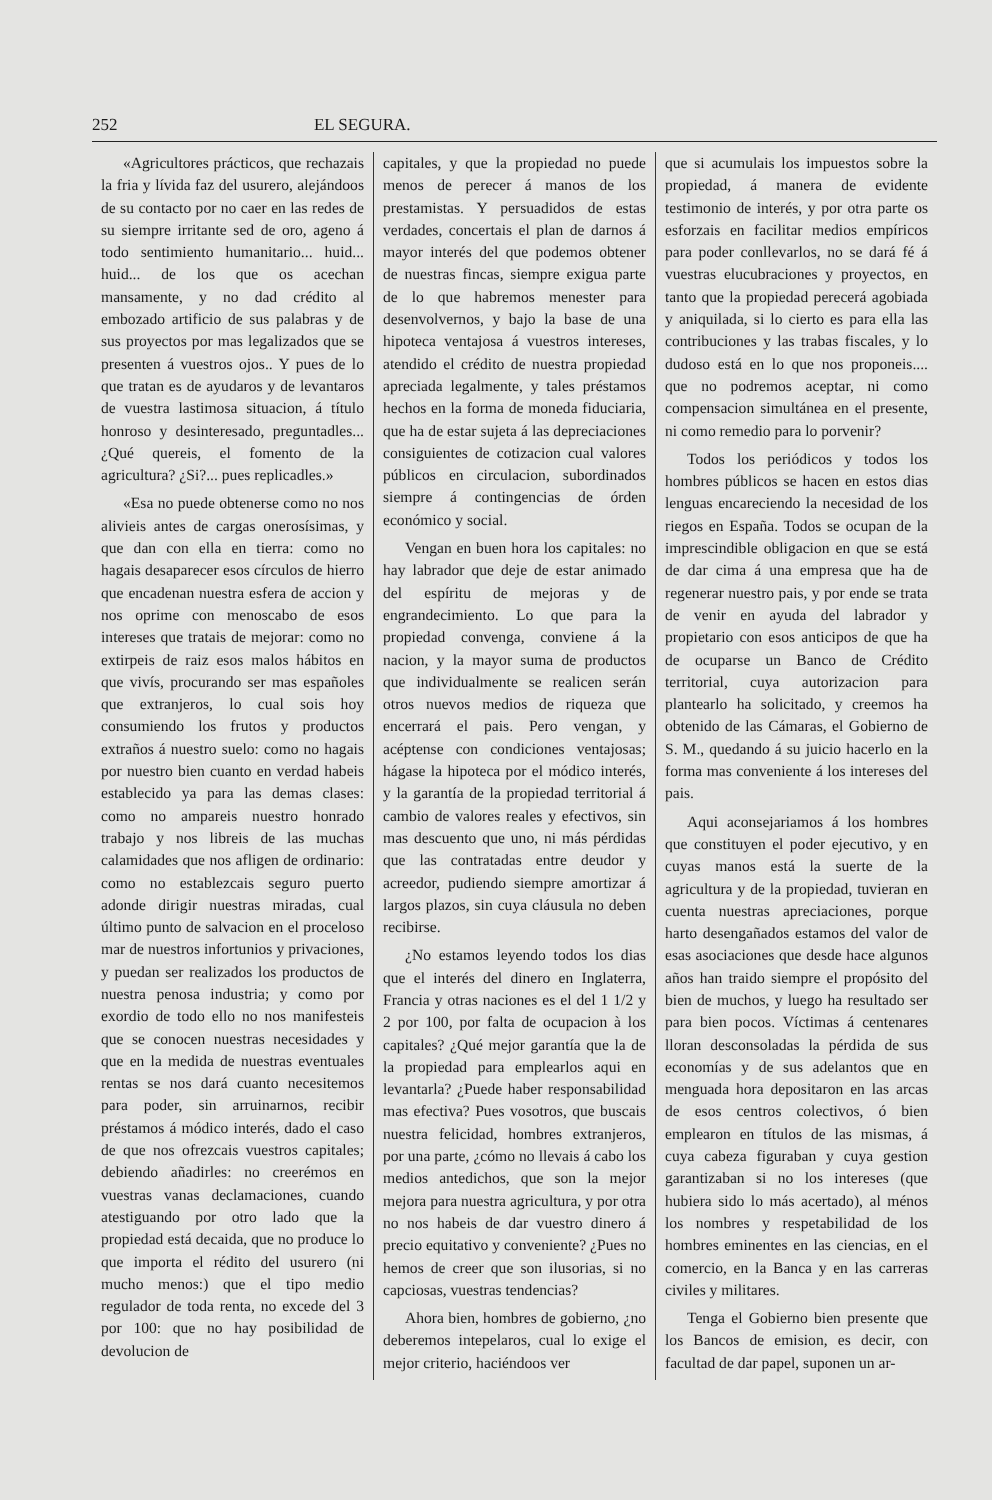252 EL SEGURA.
«Agricultores prácticos, que rechazais la fria y lívida faz del usurero, alejándoos de su contacto por no caer en las redes de su siempre irritante sed de oro, ageno á todo sentimiento humanitario... huid... huid... de los que os acechan mansamente, y no dad crédito al embozado artificio de sus palabras y de sus proyectos por mas legalizados que se presenten á vuestros ojos.. Y pues de lo que tratan es de ayudaros y de levantaros de vuestra lastimosa situacion, á título honroso y desinteresado, preguntadles... ¿Qué quereis, el fomento de la agricultura? ¿Si?... pues replicadles.»
«Esa no puede obtenerse como no nos alivieis antes de cargas onerosísimas, y que dan con ella en tierra: como no hagais desaparecer esos círculos de hierro que encadenan nuestra esfera de accion y nos oprime con menoscabo de esos intereses que tratais de mejorar: como no extirpeis de raiz esos malos hábitos en que vivís, procurando ser mas españoles que extranjeros, lo cual sois hoy consumiendo los frutos y productos extraños á nuestro suelo: como no hagais por nuestro bien cuanto en verdad habeis establecido ya para las demas clases: como no ampareis nuestro honrado trabajo y nos libreis de las muchas calamidades que nos afligen de ordinario: como no establezcais seguro puerto adonde dirigir nuestras miradas, cual último punto de salvacion en el proceloso mar de nuestros infortunios y privaciones, y puedan ser realizados los productos de nuestra penosa industria; y como por exordio de todo ello no nos manifesteis que se conocen nuestras necesidades y que en la medida de nuestras eventuales rentas se nos dará cuanto necesitemos para poder, sin arruinarnos, recibir préstamos á módico interés, dado el caso de que nos ofrezcais vuestros capitales; debiendo añadirles: no creerémos en vuestras vanas declamaciones, cuando atestiguando por otro lado que la propiedad está decaida, que no produce lo que importa el rédito del usurero (ni mucho menos:) que el tipo medio regulador de toda renta, no excede del 3 por 100: que no hay posibilidad de devolucion de
capitales, y que la propiedad no puede menos de perecer á manos de los prestamistas. Y persuadidos de estas verdades, concertais el plan de darnos á mayor interés del que podemos obtener de nuestras fincas, siempre exigua parte de lo que habremos menester para desenvolvernos, y bajo la base de una hipoteca ventajosa á vuestros intereses, atendido el crédito de nuestra propiedad apreciada legalmente, y tales préstamos hechos en la forma de moneda fiduciaria, que ha de estar sujeta á las depreciaciones consiguientes de cotizacion cual valores públicos en circulacion, subordinados siempre á contingencias de órden económico y social.
Vengan en buen hora los capitales: no hay labrador que deje de estar animado del espíritu de mejoras y de engrandecimiento. Lo que para la propiedad convenga, conviene á la nacion, y la mayor suma de productos que individualmente se realicen serán otros nuevos medios de riqueza que encerrará el pais. Pero vengan, y acéptense con condiciones ventajosas; hágase la hipoteca por el módico interés, y la garantía de la propiedad territorial á cambio de valores reales y efectivos, sin mas descuento que uno, ni más pérdidas que las contratadas entre deudor y acreedor, pudiendo siempre amortizar á largos plazos, sin cuya cláusula no deben recibirse.
¿No estamos leyendo todos los dias que el interés del dinero en Inglaterra, Francia y otras naciones es el del 1 1/2 y 2 por 100, por falta de ocupacion à los capitales? ¿Qué mejor garantía que la de la propiedad para emplearlos aqui en levantarla? ¿Puede haber responsabilidad mas efectiva? Pues vosotros, que buscais nuestra felicidad, hombres extranjeros, por una parte, ¿cómo no llevais á cabo los medios antedichos, que son la mejor mejora para nuestra agricultura, y por otra no nos habeis de dar vuestro dinero á precio equitativo y conveniente? ¿Pues no hemos de creer que son ilusorias, si no capciosas, vuestras tendencias?
Ahora bien, hombres de gobierno, ¿no deberemos intepelaros, cual lo exige el mejor criterio, haciéndoos ver
que si acumulais los impuestos sobre la propiedad, á manera de evidente testimonio de interés, y por otra parte os esforzais en facilitar medios empíricos para poder conllevarlos, no se dará fé á vuestras elucubraciones y proyectos, en tanto que la propiedad perecerá agobiada y aniquilada, si lo cierto es para ella las contribuciones y las trabas fiscales, y lo dudoso está en lo que nos proponeis.... que no podremos aceptar, ni como compensacion simultánea en el presente, ni como remedio para lo porvenir?
Todos los periódicos y todos los hombres públicos se hacen en estos dias lenguas encareciendo la necesidad de los riegos en España. Todos se ocupan de la imprescindible obligacion en que se está de dar cima á una empresa que ha de regenerar nuestro pais, y por ende se trata de venir en ayuda del labrador y propietario con esos anticipos de que ha de ocuparse un Banco de Crédito territorial, cuya autorizacion para plantearlo ha solicitado, y creemos ha obtenido de las Cámaras, el Gobierno de S. M., quedando á su juicio hacerlo en la forma mas conveniente á los intereses del pais.
Aqui aconsejariamos á los hombres que constituyen el poder ejecutivo, y en cuyas manos está la suerte de la agricultura y de la propiedad, tuvieran en cuenta nuestras apreciaciones, porque harto desengañados estamos del valor de esas asociaciones que desde hace algunos años han traido siempre el propósito del bien de muchos, y luego ha resultado ser para bien pocos. Víctimas á centenares lloran desconsoladas la pérdida de sus economías y de sus adelantos que en menguada hora depositaron en las arcas de esos centros colectivos, ó bien emplearon en títulos de las mismas, á cuya cabeza figuraban y cuya gestion garantizaban si no los intereses (que hubiera sido lo más acertado), al ménos los nombres y respetabilidad de los hombres eminentes en las ciencias, en el comercio, en la Banca y en las carreras civiles y militares.
Tenga el Gobierno bien presente que los Bancos de emision, es decir, con facultad de dar papel, suponen un ar-